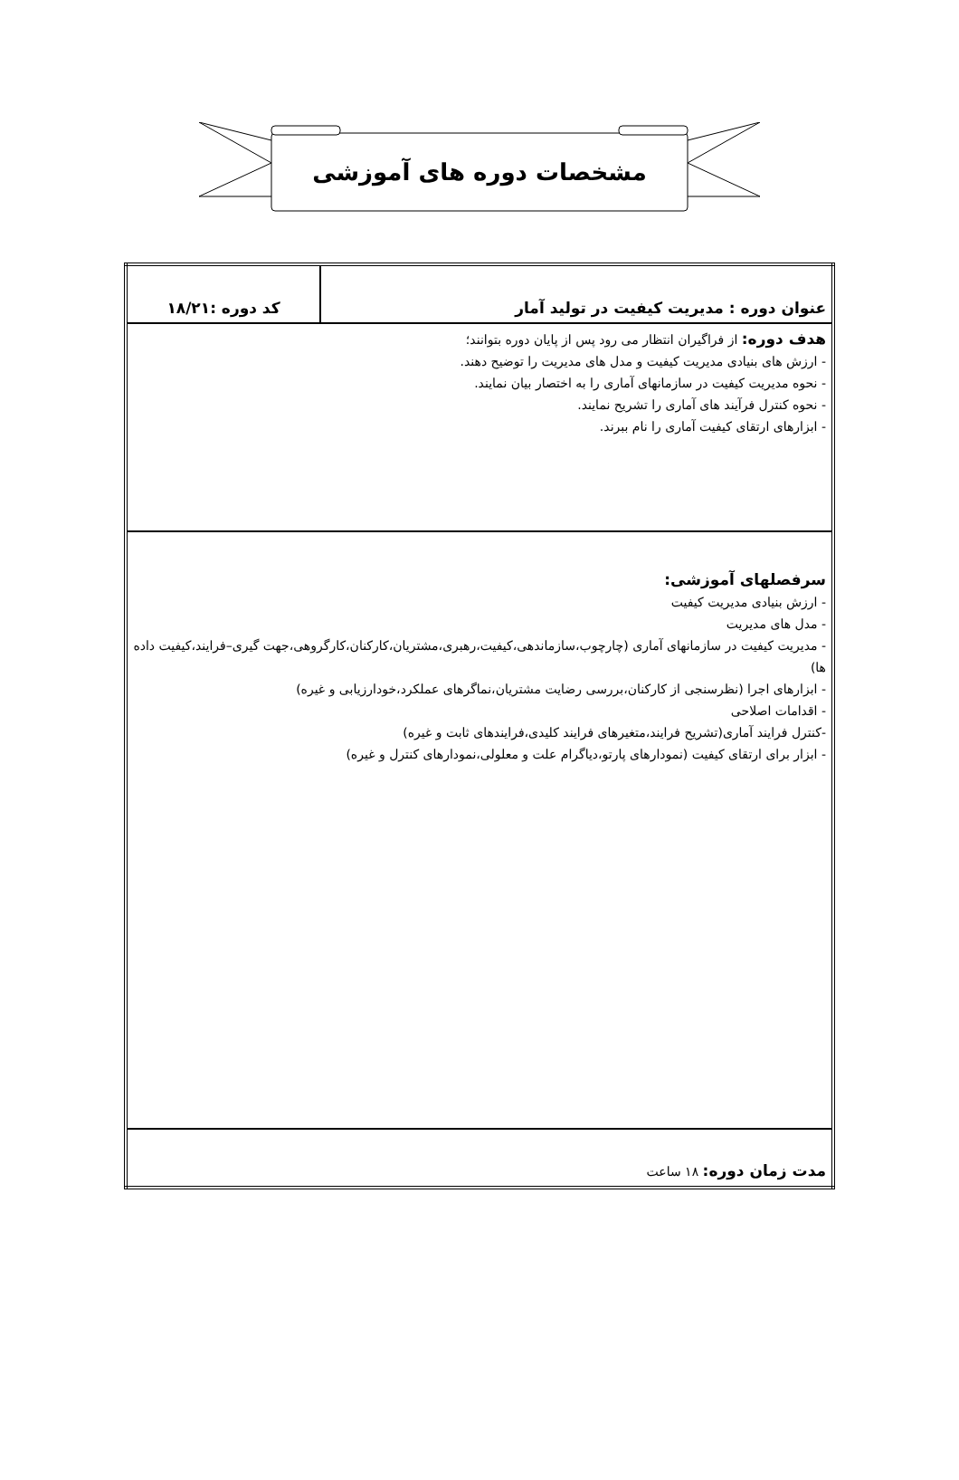مشخصات دوره های آموزشی
| عنوان دوره : مدیریت کیفیت در تولید آمار | کد دوره :۱۸/۲۱ |
| هدف دوره: از فراگیران انتظار می رود پس از پایان دوره بتوانند؛ - ارزش های بنیادی مدیریت کیفیت و مدل های مدیریت را توضیح دهند. - نحوه مدیریت کیفیت در سازمانهای آماری را به اختصار بیان نمایند. - نحوه کنترل فرآیند های آماری را تشریح نمایند. - ابزارهای ارتقای کیفیت آماری را نام ببرند. | |
| سرفصلهای آموزشی: - ارزش بنیادی مدیریت کیفیت - مدل های مدیریت - مدیریت کیفیت در سازمانهای آماری (چارچوب،سازماندهی،کیفیت،رهبری،مشتریان،کارکنان،کارگروهی،جهت گیری–فرایند،کیفیت داده ها) - ابزارهای اجرا (نظرسنجی از کارکنان،بررسی رضایت مشتریان،نماگرهای عملکرد،خودارزیابی و غیره) - اقدامات اصلاحی -کنترل فرایند آماری(تشریح فرایند،متغیرهای فرایند کلیدی،فرایندهای ثابت و غیره) - ابزار برای ارتقای کیفیت (نمودارهای پارتو،دیاگرام علت و معلولی،نمودارهای کنترل و غیره) | |
| مدت زمان دوره: ۱۸ ساعت | |